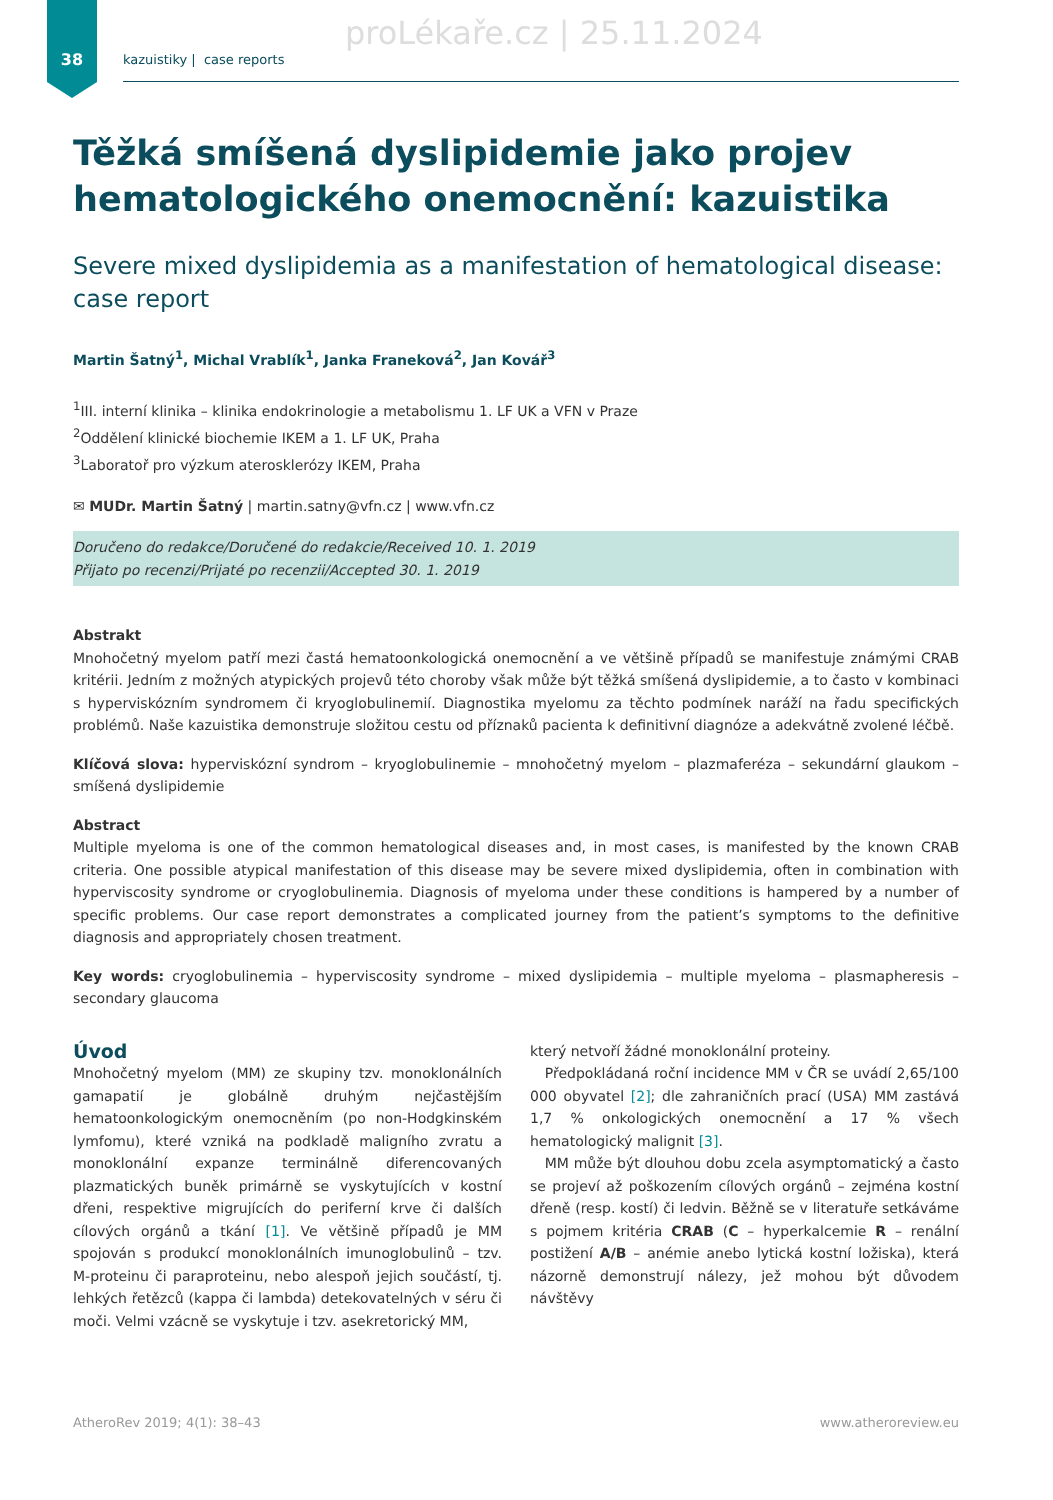proLékaře.cz | 25.11.2024
38 kazuistiky | case reports
Těžká smíšená dyslipidemie jako projev hematologického onemocnění: kazuistika
Severe mixed dyslipidemia as a manifestation of hematological disease: case report
Martin Šatný<sup>1</sup>, Michal Vrablík<sup>1</sup>, Janka Franeková<sup>2</sup>, Jan Kovář<sup>3</sup>
<sup>1</sup> III. interní klinika – klinika endokrinologie a metabolismu 1. LF UK a VFN v Praze
<sup>2</sup> Oddělení klinické biochemie IKEM a 1. LF UK, Praha
<sup>3</sup> Laboratoř pro výzkum aterosklerózy IKEM, Praha
✉ MUDr. Martin Šatný | martin.satny@vfn.cz | www.vfn.cz
Doručeno do redakce/Doručené do redakcie/Received 10. 1. 2019
Přijato po recenzi/Prijaté po recenzii/Accepted 30. 1. 2019
Abstrakt
Mnohočetný myelom patří mezi častá hematoonkologická onemocnění a ve většině případů se manifestuje známými CRAB kritérii. Jedním z možných atypických projevů této choroby však může být těžká smíšená dyslipidemie, a to často v kombinaci s hyperviskózním syndromem či kryoglobulinemií. Diagnostika myelomu za těchto podmínek naráží na řadu specifických problémů. Naše kazuistika demonstruje složitou cestu od příznaků pacienta k definitivní diagnóze a adekvátně zvolené léčbě.
Klíčová slova: hyperviskózní syndrom – kryoglobulinemie – mnohočetný myelom – plazmaferéza – sekundární glaukom – smíšená dyslipidemie
Abstract
Multiple myeloma is one of the common hematological diseases and, in most cases, is manifested by the known CRAB criteria. One possible atypical manifestation of this disease may be severe mixed dyslipidemia, often in combination with hyperviscosity syndrome or cryoglobulinemia. Diagnosis of myeloma under these conditions is hampered by a number of specific problems. Our case report demonstrates a complicated journey from the patient’s symptoms to the definitive diagnosis and appropriately chosen treatment.
Key words: cryoglobulinemia – hyperviscosity syndrome – mixed dyslipidemia – multiple myeloma – plasmapheresis – secondary glaucoma
Úvod
Mnohočetný myelom (MM) ze skupiny tzv. monoklonálních gamapatií je globálně druhým nejčastějším hematoonkologickým onemocněním (po non-Hodgkinském lymfomu), které vzniká na podkladě maligního zvratu a monoklonální expanze terminálně diferencovaných plazmatických buněk primárně se vyskytujících v kostní dřeni, respektive migrujících do periferní krve či dalších cílových orgánů a tkání [1]. Ve většině případů je MM spojován s produkcí monoklonálních imunoglobulinů – tzv. M-proteinu či paraproteinu, nebo alespoň jejich součástí, tj. lehkých řetězců (kappa či lambda) detekovatelných v séru či moči. Velmi vzácně se vyskytuje i tzv. asekretorický MM,
který netvoří žádné monoklonální proteiny.
Předpokládaná roční incidence MM v ČR se uvádí 2,65/100 000 obyvatel [2]; dle zahraničních prací (USA) MM zastává 1,7 % onkologických onemocnění a 17 % všech hematologický malignit [3].
MM může být dlouhou dobu zcela asymptomatický a často se projeví až poškozením cílových orgánů – zejména kostní dřeně (resp. kostí) či ledvin. Běžně se v literatuře setkáváme s pojmem kritéria CRAB (C – hyperkalcemie R – renální postižení A/B – anémie anebo lytická kostní ložiska), která názorně demonstrují nálezy, jež mohou být důvodem návštěvy
AtheroRev 2019; 4(1): 38–43 www.atheroreview.eu